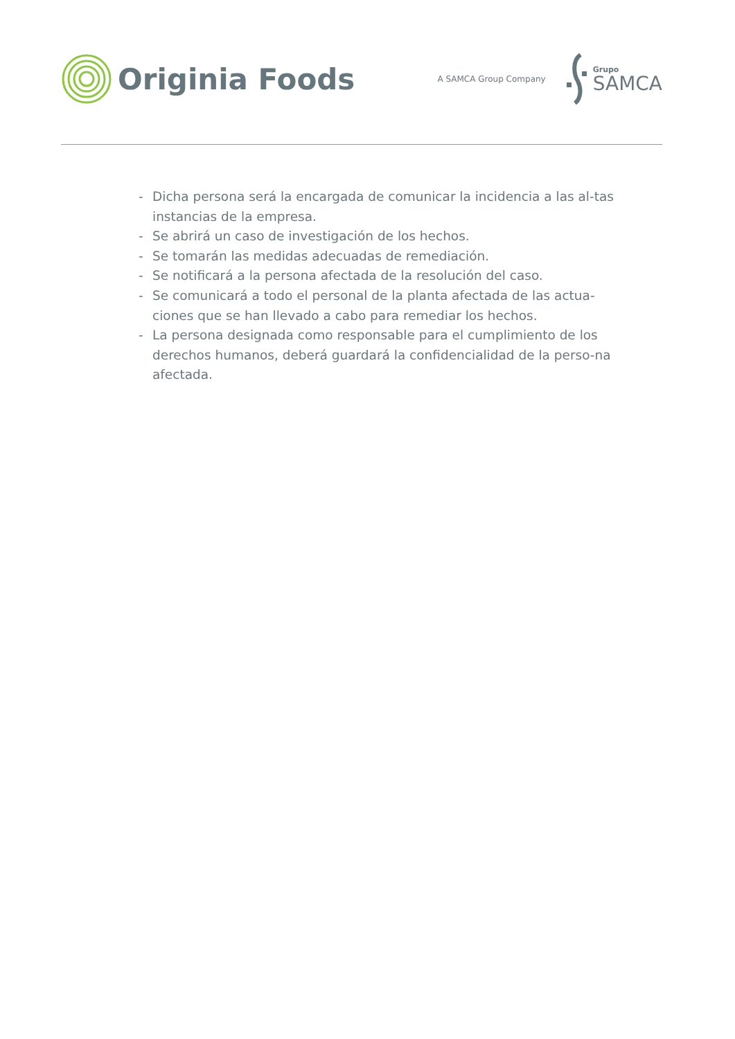Originia Foods
A SAMCA Group Company
Grupo
SAMCA
- Dicha persona será la encargada de comunicar la incidencia a las al-tas instancias de la empresa.
- Se abrirá un caso de investigación de los hechos.
- Se tomarán las medidas adecuadas de remediación.
- Se notificará a la persona afectada de la resolución del caso.
- Se comunicará a todo el personal de la planta afectada de las actua-ciones que se han llevado a cabo para remediar los hechos.
- La persona designada como responsable para el cumplimiento de los derechos humanos, deberá guardará la confidencialidad de la perso-na afectada.